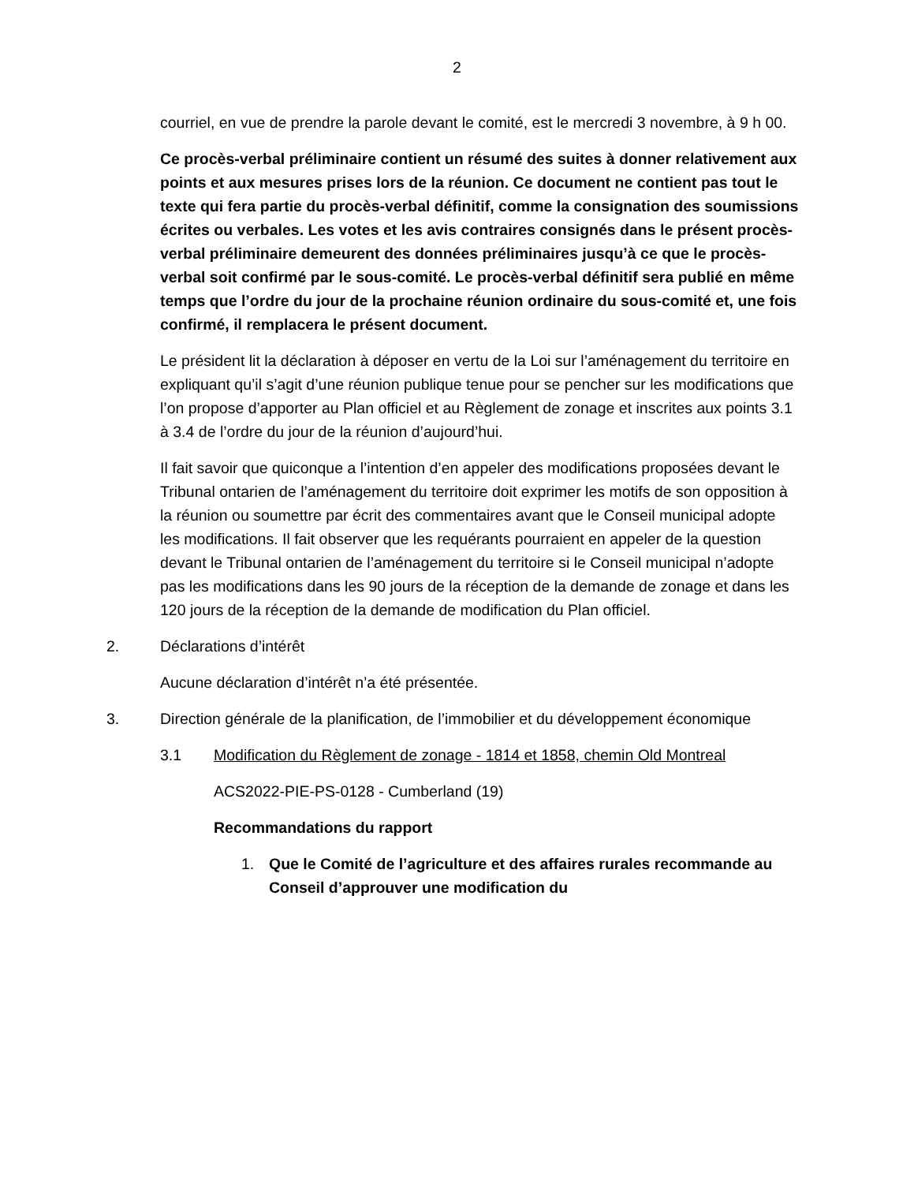2
courriel, en vue de prendre la parole devant le comité, est le mercredi 3 novembre, à 9 h 00.
Ce procès-verbal préliminaire contient un résumé des suites à donner relativement aux points et aux mesures prises lors de la réunion. Ce document ne contient pas tout le texte qui fera partie du procès-verbal définitif, comme la consignation des soumissions écrites ou verbales. Les votes et les avis contraires consignés dans le présent procès-verbal préliminaire demeurent des données préliminaires jusqu’à ce que le procès-verbal soit confirmé par le sous-comité. Le procès-verbal définitif sera publié en même temps que l’ordre du jour de la prochaine réunion ordinaire du sous-comité et, une fois confirmé, il remplacera le présent document.
Le président lit la déclaration à déposer en vertu de la Loi sur l’aménagement du territoire en expliquant qu’il s’agit d’une réunion publique tenue pour se pencher sur les modifications que l’on propose d’apporter au Plan officiel et au Règlement de zonage et inscrites aux points 3.1 à 3.4 de l’ordre du jour de la réunion d’aujourd’hui.
Il fait savoir que quiconque a l’intention d’en appeler des modifications proposées devant le Tribunal ontarien de l’aménagement du territoire doit exprimer les motifs de son opposition à la réunion ou soumettre par écrit des commentaires avant que le Conseil municipal adopte les modifications. Il fait observer que les requérants pourraient en appeler de la question devant le Tribunal ontarien de l’aménagement du territoire si le Conseil municipal n’adopte pas les modifications dans les 90 jours de la réception de la demande de zonage et dans les 120 jours de la réception de la demande de modification du Plan officiel.
2. Déclarations d’intérêt
Aucune déclaration d’intérêt n’a été présentée.
3. Direction générale de la planification, de l’immobilier et du développement économique
3.1 Modification du Règlement de zonage - 1814 et 1858, chemin Old Montreal
ACS2022-PIE-PS-0128 - Cumberland (19)
Recommandations du rapport
1. Que le Comité de l’agriculture et des affaires rurales recommande au Conseil d’approuver une modification du